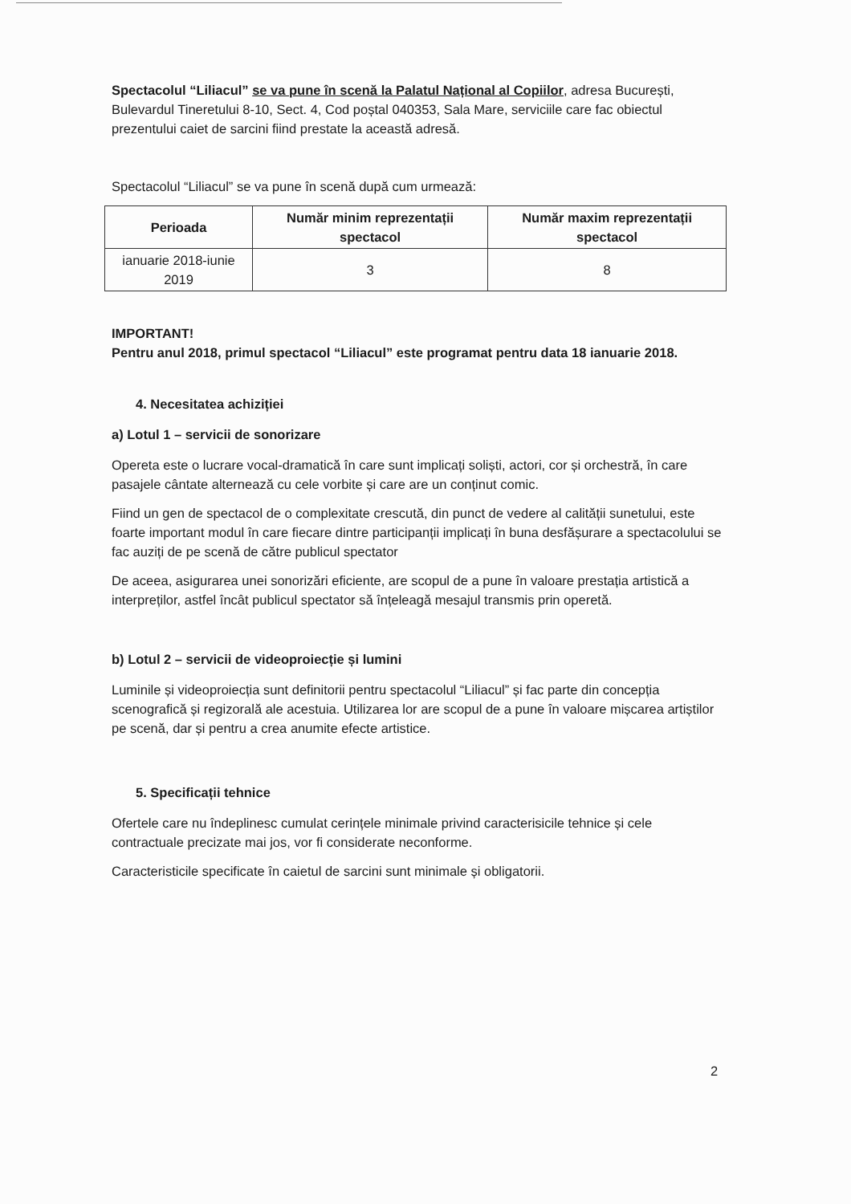Spectacolul “Liliacul” se va pune în scenă la Palatul Național al Copiilor, adresa București, Bulevardul Tineretului 8-10, Sect. 4, Cod poștal 040353, Sala Mare, serviciile care fac obiectul prezentului caiet de sarcini fiind prestate la această adresă.
Spectacolul “Liliacul” se va pune în scenă după cum urmează:
| Perioada | Număr minim reprezentații spectacol | Număr maxim reprezentații spectacol |
| --- | --- | --- |
| ianuarie 2018-iunie 2019 | 3 | 8 |
IMPORTANT!
Pentru anul 2018, primul spectacol “Liliacul” este programat pentru data 18 ianuarie 2018.
4. Necesitatea achiziției
a) Lotul 1 – servicii de sonorizare
Opereta este o lucrare vocal-dramatică în care sunt implicați soliști, actori, cor și orchestră, în care pasajele cântate alternează cu cele vorbite și care are un conținut comic.
Fiind un gen de spectacol de o complexitate crescută, din punct de vedere al calității sunetului, este foarte important modul în care fiecare dintre participanții implicați în buna desfășurare a spectacolului se fac auziți de pe scenă de către publicul spectator
De aceea, asigurarea unei sonorizări eficiente, are scopul de a pune în valoare prestația artistică a interpreților, astfel încât publicul spectator să înțeleagă mesajul transmis prin operetă.
b) Lotul 2 – servicii de videoproiecție și lumini
Luminile și videoproiecția sunt definitorii pentru spectacolul “Liliacul” și fac parte din concepția scenografică și regizorală ale acestuia. Utilizarea lor are scopul de a pune în valoare mișcarea artiștilor pe scenă, dar și pentru a crea anumite efecte artistice.
5. Specificații tehnice
Ofertele care nu îndeplinesc cumulat cerințele minimale privind caracterisicile tehnice și cele contractuale precizate mai jos, vor fi considerate neconforme.
Caracteristicile specificate în caietul de sarcini sunt minimale și obligatorii.
2